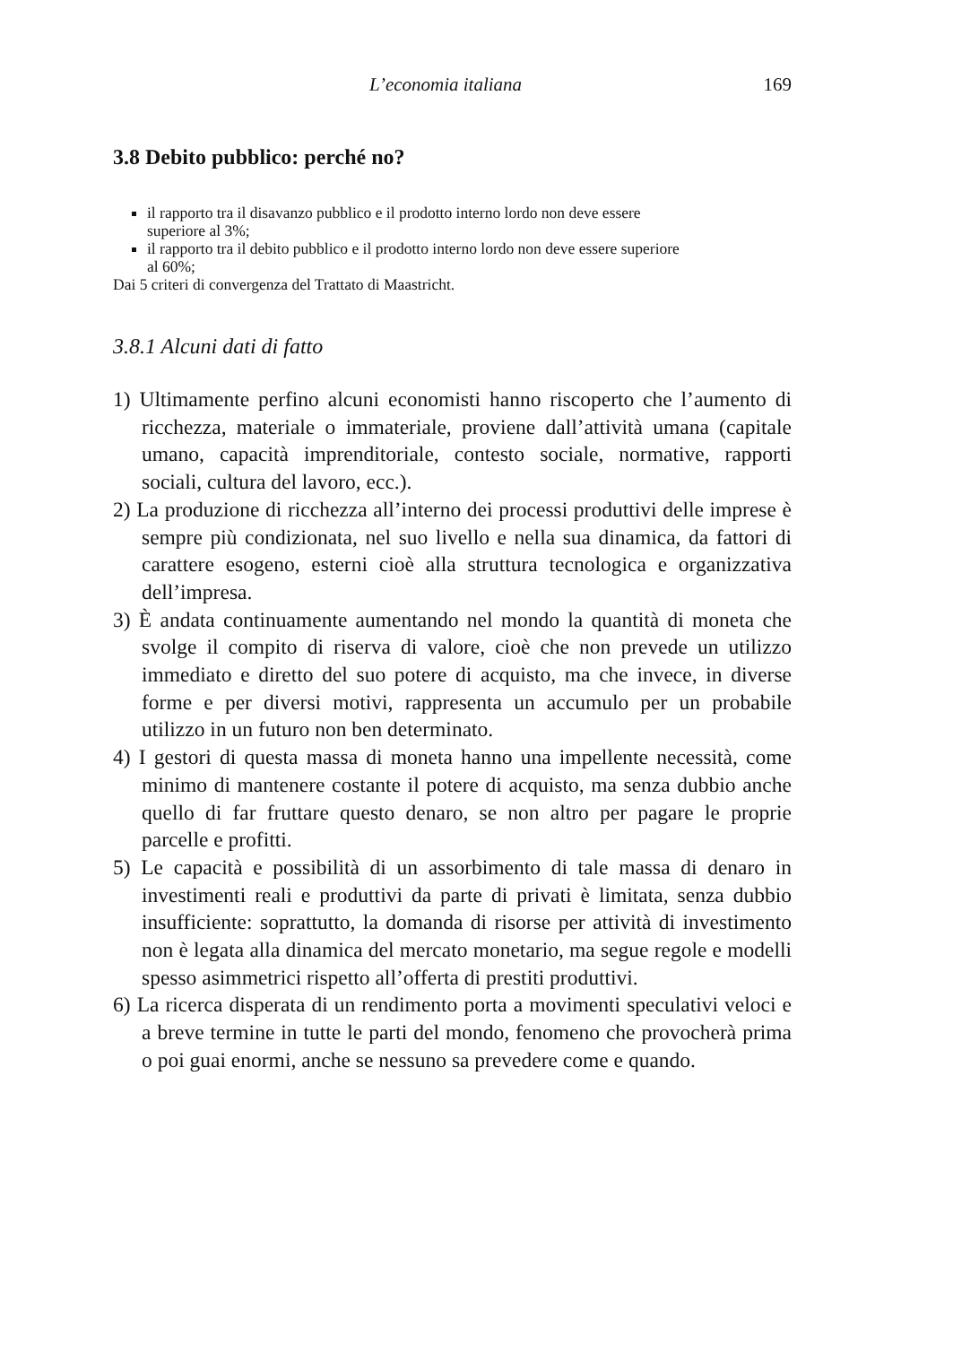L’economia italiana 169
3.8 Debito pubblico: perché no?
il rapporto tra il disavanzo pubblico e il prodotto in­terno lordo non deve essere superiore al 3%;
il rapporto tra il debito pubblico e il prodotto interno lordo non deve essere superiore al 60%;
Dai 5 criteri di convergenza del Trattato di Maastricht.
3.8.1 Alcuni dati di fatto
1) Ultimamente perfino alcuni economisti hanno riscoperto che l’aumento di ricchezza, materiale o immateriale, proviene dall’attività umana (capitale umano, capacità imprenditoriale, contesto sociale, normative, rapporti sociali, cultura del lavoro, ecc.).
2) La produzione di ricchezza all’interno dei processi produttivi delle imprese è sempre più condizionata, nel suo livello e nella sua dinamica, da fattori di carattere esogeno, esterni cioè alla struttura tecnologica e organizzativa dell’impresa.
3) È andata continuamente aumentando nel mondo la quantità di moneta che svolge il compito di riserva di valore, cioè che non prevede un utilizzo immediato e diretto del suo potere di acquisto, ma che invece, in diverse forme e per diversi motivi, rappresenta un accumulo per un probabile utilizzo in un futuro non ben determinato.
4) I gestori di questa massa di moneta hanno una impellente necessità, come minimo di mantenere costante il potere di acquisto, ma senza dubbio anche quello di far fruttare questo denaro, se non altro per pagare le proprie parcelle e profitti.
5) Le capacità e possibilità di un assorbimento di tale massa di denaro in investimenti reali e produttivi da parte di privati è limitata, senza dubbio insufficiente: soprattutto, la domanda di risorse per attività di investimento non è legata alla dinamica del mercato monetario, ma segue regole e modelli spesso asimmetrici rispetto all’offerta di prestiti produttivi.
6) La ricerca disperata di un rendimento porta a movimenti speculativi veloci e a breve termine in tutte le parti del mondo, fenomeno che provocherà prima o poi guai enormi, anche se nessuno sa prevedere come e quando.